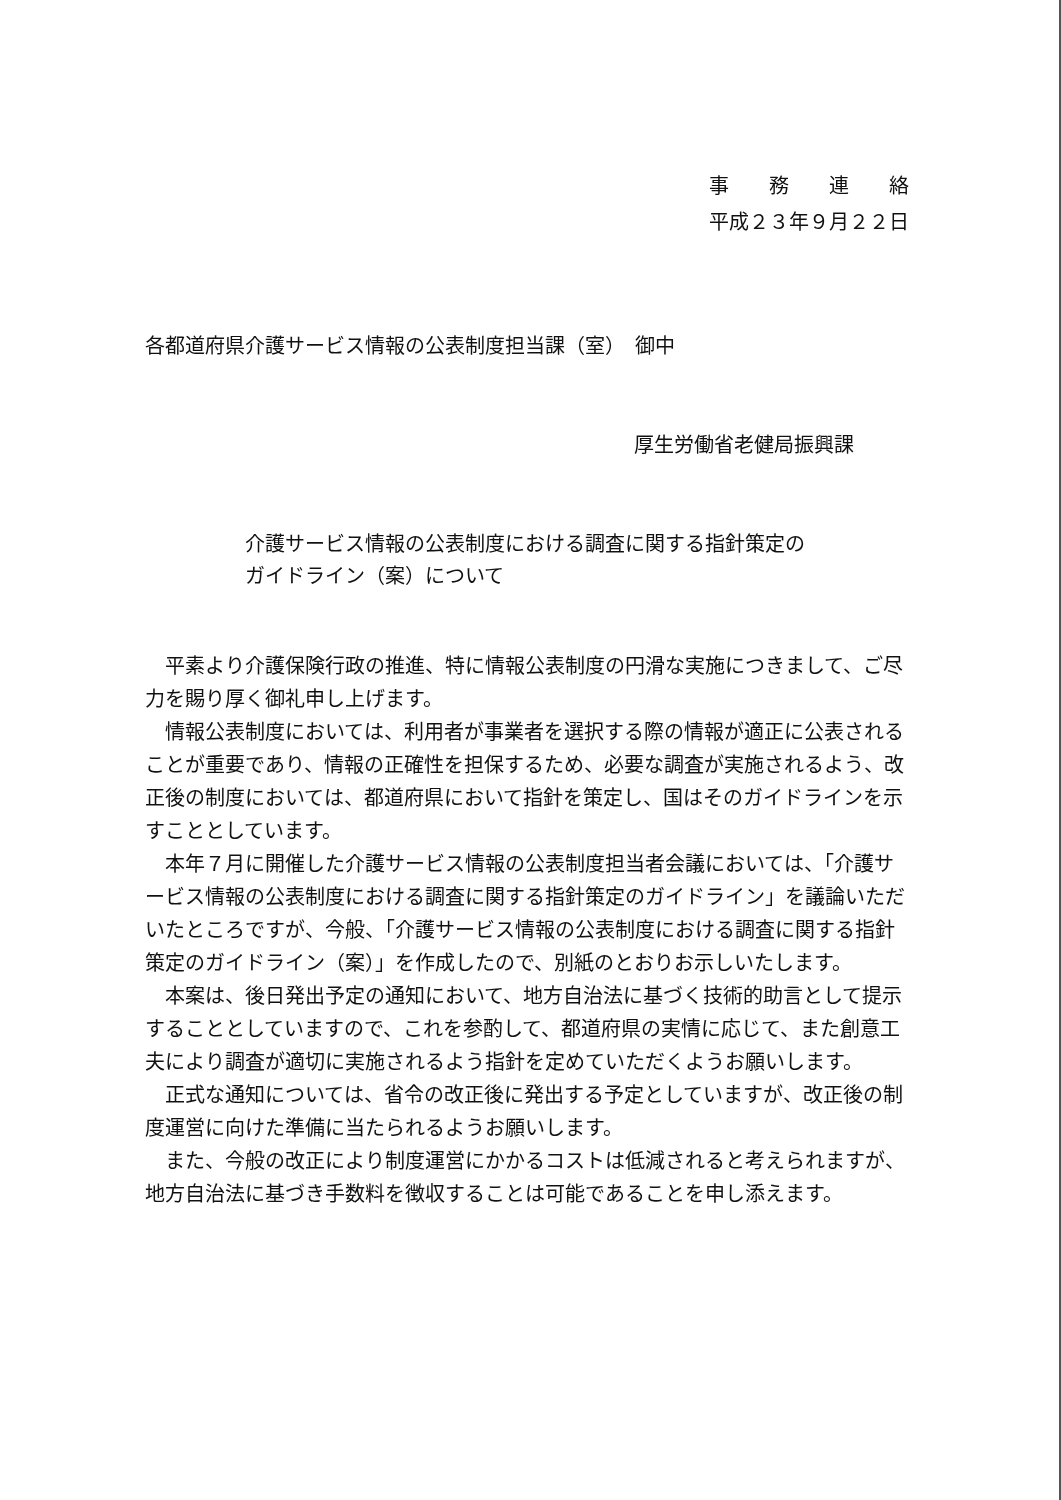事　　務　　連　　絡
平成２３年９月２２日
各都道府県介護サービス情報の公表制度担当課（室）　御中
厚生労働省老健局振興課
介護サービス情報の公表制度における調査に関する指針策定の
ガイドライン（案）について
平素より介護保険行政の推進、特に情報公表制度の円滑な実施につきまして、ご尽力を賜り厚く御礼申し上げます。
情報公表制度においては、利用者が事業者を選択する際の情報が適正に公表されることが重要であり、情報の正確性を担保するため、必要な調査が実施されるよう、改正後の制度においては、都道府県において指針を策定し、国はそのガイドラインを示すこととしています。
本年７月に開催した介護サービス情報の公表制度担当者会議においては、「介護サービス情報の公表制度における調査に関する指針策定のガイドライン」を議論いただいたところですが、今般、「介護サービス情報の公表制度における調査に関する指針策定のガイドライン（案）」を作成したので、別紙のとおりお示しいたします。
本案は、後日発出予定の通知において、地方自治法に基づく技術的助言として提示することとしていますので、これを参酌して、都道府県の実情に応じて、また創意工夫により調査が適切に実施されるよう指針を定めていただくようお願いします。
正式な通知については、省令の改正後に発出する予定としていますが、改正後の制度運営に向けた準備に当たられるようお願いします。
また、今般の改正により制度運営にかかるコストは低減されると考えられますが、地方自治法に基づき手数料を徴収することは可能であることを申し添えます。